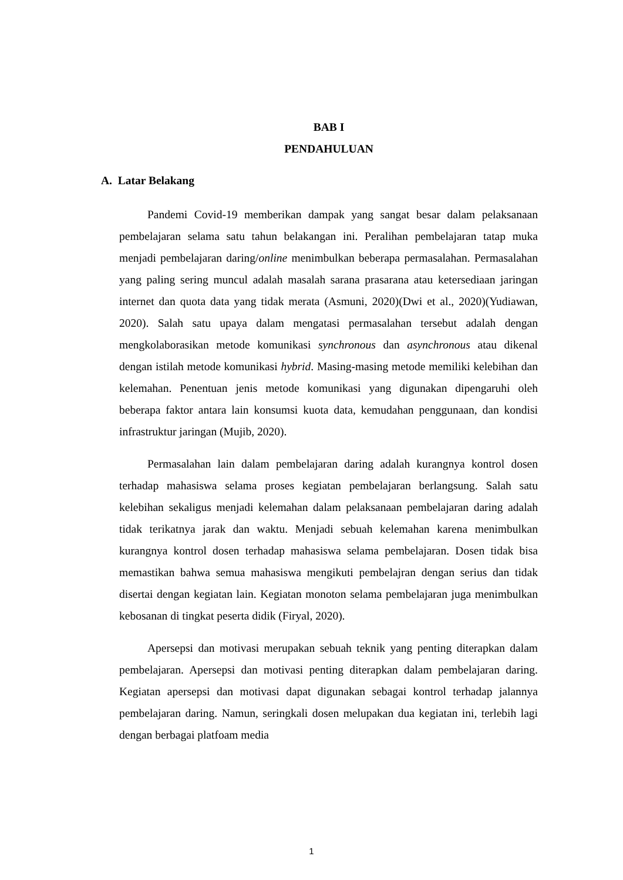BAB I
PENDAHULUAN
A. Latar Belakang
Pandemi Covid-19 memberikan dampak yang sangat besar dalam pelaksanaan pembelajaran selama satu tahun belakangan ini. Peralihan pembelajaran tatap muka menjadi pembelajaran daring/online menimbulkan beberapa permasalahan. Permasalahan yang paling sering muncul adalah masalah sarana prasarana atau ketersediaan jaringan internet dan quota data yang tidak merata (Asmuni, 2020)(Dwi et al., 2020)(Yudiawan, 2020). Salah satu upaya dalam mengatasi permasalahan tersebut adalah dengan mengkolaborasikan metode komunikasi synchronous dan asynchronous atau dikenal dengan istilah metode komunikasi hybrid. Masing-masing metode memiliki kelebihan dan kelemahan. Penentuan jenis metode komunikasi yang digunakan dipengaruhi oleh beberapa faktor antara lain konsumsi kuota data, kemudahan penggunaan, dan kondisi infrastruktur jaringan (Mujib, 2020).
Permasalahan lain dalam pembelajaran daring adalah kurangnya kontrol dosen terhadap mahasiswa selama proses kegiatan pembelajaran berlangsung. Salah satu kelebihan sekaligus menjadi kelemahan dalam pelaksanaan pembelajaran daring adalah tidak terikatnya jarak dan waktu. Menjadi sebuah kelemahan karena menimbulkan kurangnya kontrol dosen terhadap mahasiswa selama pembelajaran. Dosen tidak bisa memastikan bahwa semua mahasiswa mengikuti pembelajran dengan serius dan tidak disertai dengan kegiatan lain. Kegiatan monoton selama pembelajaran juga menimbulkan kebosanan di tingkat peserta didik (Firyal, 2020).
Apersepsi dan motivasi merupakan sebuah teknik yang penting diterapkan dalam pembelajaran. Apersepsi dan motivasi penting diterapkan dalam pembelajaran daring. Kegiatan apersepsi dan motivasi dapat digunakan sebagai kontrol terhadap jalannya pembelajaran daring. Namun, seringkali dosen melupakan dua kegiatan ini, terlebih lagi dengan berbagai platfoam media
1